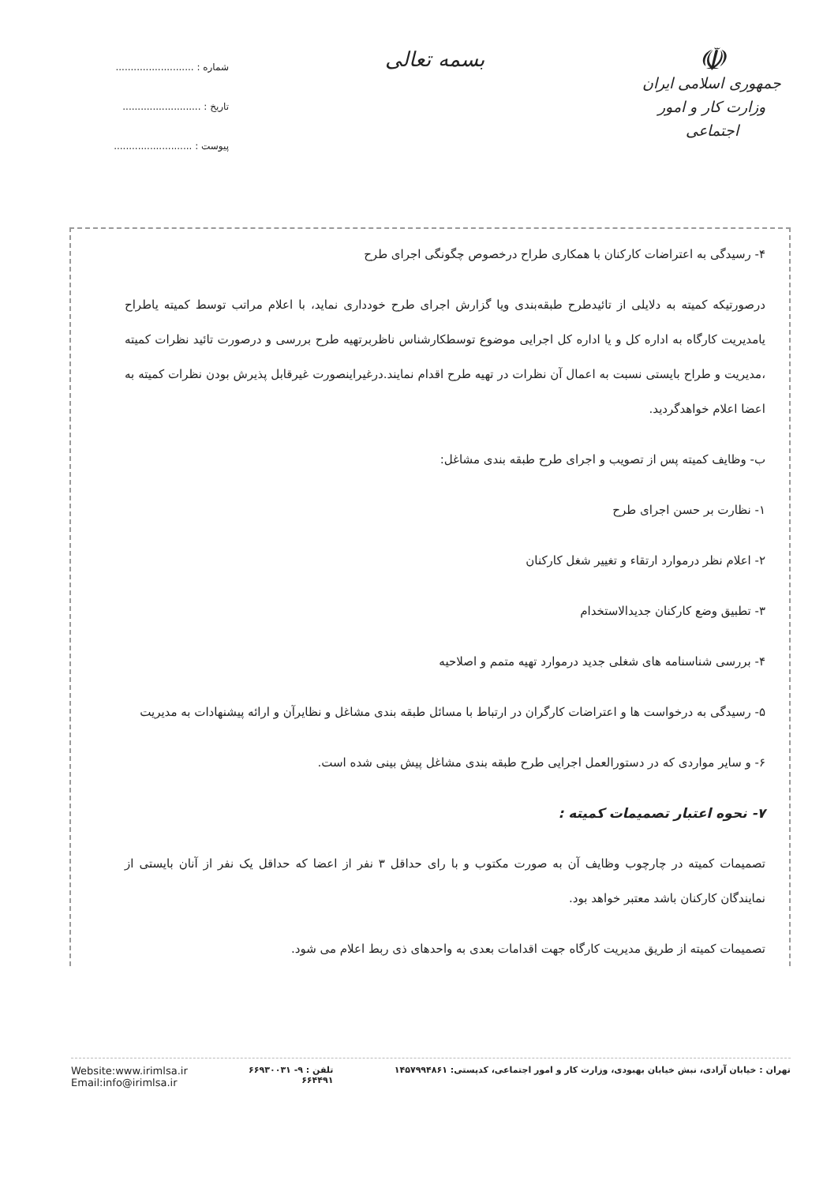☫
جمهوری اسلامی ایران
وزارت کار و امور اجتماعی
بسمه تعالی
شماره : ..........................
تاریخ : ..........................
پیوست : ..........................
۴- رسیدگی به اعتراضات کارکنان با همکاری طراح درخصوص چگونگی اجرای طرح
درصورتیکه کمیته به دلایلی از تائیدطرح طبقه‌بندی ویا گزارش اجرای طرح خودداری نماید، با اعلام مراتب توسط کمیته یاطراح یامدیریت کارگاه به اداره کل و یا اداره کل اجرایی موضوع توسطکارشناس ناظربرتهیه طرح بررسی و درصورت تائید نظرات کمیته ،مدیریت و طراح بایستی نسبت به اعمال آن نظرات در تهیه طرح اقدام نمایند.درغیراینصورت غیرقابل پذیرش بودن نظرات کمیته به اعضا اعلام خواهدگردید.
ب- وظایف کمیته پس از تصویب و اجرای طرح طبقه بندی مشاغل:
۱- نظارت بر حسن اجرای طرح
۲- اعلام نظر درموارد ارتقاء و تغییر شغل کارکنان
۳- تطبیق وضع کارکنان جدیدالاستخدام
۴- بررسی شناسنامه های شغلی جدید درموارد تهیه متمم و اصلاحیه
۵- رسیدگی به درخواست ها و اعتراضات کارگران در ارتباط با مسائل طبقه بندی مشاغل و نظایرآن و ارائه پیشنهادات به مدیریت
۶- و سایر مواردی که در دستورالعمل اجرایی طرح طبقه بندی مشاغل پیش بینی شده است.
۷- نحوه اعتبار تصمیمات کمیته :
تصمیمات کمیته در چارچوب وظایف آن به صورت مکتوب و با رای حداقل ۳ نفر از اعضا که حداقل یک نفر از آنان بایستی از نمایندگان کارکنان باشد معتبر خواهد بود.
تصمیمات کمیته از طریق مدیریت کارگاه جهت اقدامات بعدی به واحدهای ذی ربط اعلام می شود.
تهران : خیابان آزادی، نبش خیابان بهبودی، وزارت کار و امور اجتماعی، کدپستی: ۱۴۵۷۹۹۴۸۶۱
تلفن : ۹- ۶۶۹۳۰۰۳۱
۶۶۴۴۹۱
Website:www.irimlsa.ir
Email:info@irimlsa.ir